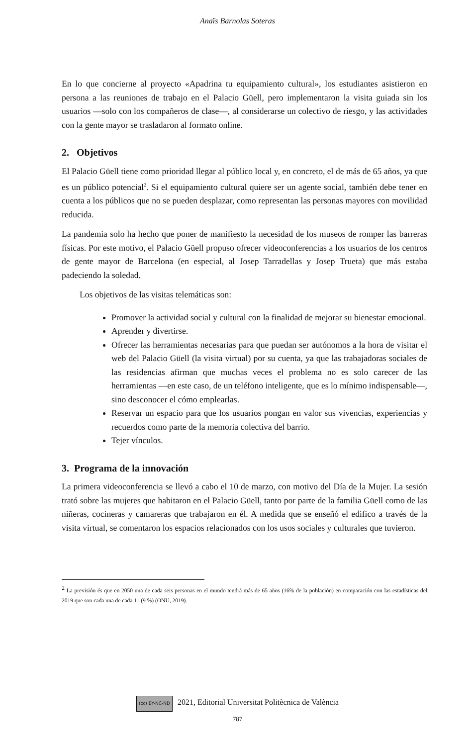Anaïs Barnolas Soteras
En lo que concierne al proyecto «Apadrina tu equipamiento cultural», los estudiantes asistieron en persona a las reuniones de trabajo en el Palacio Güell, pero implementaron la visita guiada sin los usuarios —solo con los compañeros de clase—, al considerarse un colectivo de riesgo, y las actividades con la gente mayor se trasladaron al formato online.
2. Objetivos
El Palacio Güell tiene como prioridad llegar al público local y, en concreto, el de más de 65 años, ya que es un público potencial<sup>2</sup>. Si el equipamiento cultural quiere ser un agente social, también debe tener en cuenta a los públicos que no se pueden desplazar, como representan las personas mayores con movilidad reducida.
La pandemia solo ha hecho que poner de manifiesto la necesidad de los museos de romper las barreras físicas. Por este motivo, el Palacio Güell propuso ofrecer videoconferencias a los usuarios de los centros de gente mayor de Barcelona (en especial, al Josep Tarradellas y Josep Trueta) que más estaba padeciendo la soledad.
Los objetivos de las visitas telemáticas son:
Promover la actividad social y cultural con la finalidad de mejorar su bienestar emocional.
Aprender y divertirse.
Ofrecer las herramientas necesarias para que puedan ser autónomos a la hora de visitar el web del Palacio Güell (la visita virtual) por su cuenta, ya que las trabajadoras sociales de las residencias afirman que muchas veces el problema no es solo carecer de las herramientas —en este caso, de un teléfono inteligente, que es lo mínimo indispensable—, sino desconocer el cómo emplearlas.
Reservar un espacio para que los usuarios pongan en valor sus vivencias, experiencias y recuerdos como parte de la memoria colectiva del barrio.
Tejer vínculos.
3. Programa de la innovación
La primera videoconferencia se llevó a cabo el 10 de marzo, con motivo del Día de la Mujer. La sesión trató sobre las mujeres que habitaron en el Palacio Güell, tanto por parte de la familia Güell como de las niñeras, cocineras y camareras que trabajaron en él. A medida que se enseñó el edifico a través de la visita virtual, se comentaron los espacios relacionados con los usos sociales y culturales que tuvieron.
<sup>2</sup> La previsión és que en 2050 una de cada seis personas en el mundo tendrá más de 65 años (16% de la población) en comparación con las estadísticas del 2019 que son cada una de cada 11 (9 %) (ONU, 2019).
(cc) BY-NC-ND 2021, Editorial Universitat Politècnica de València
787